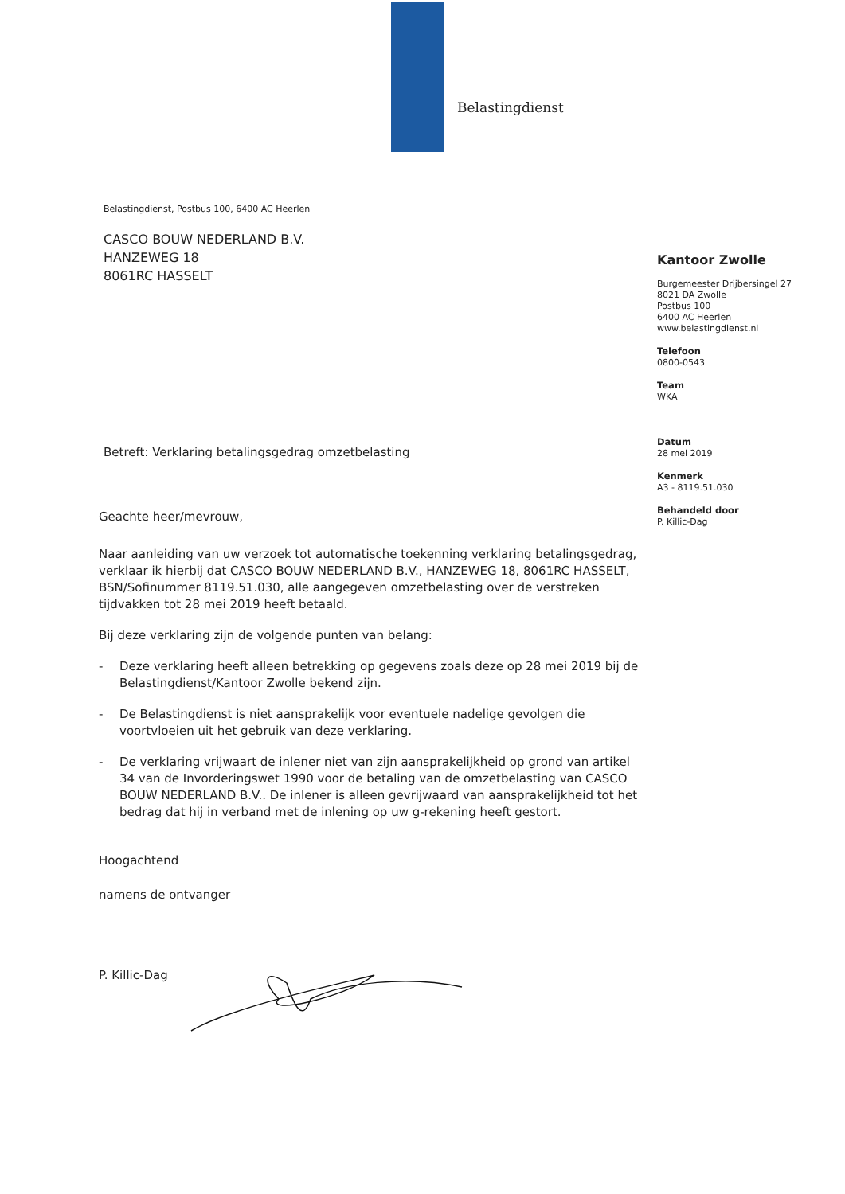Belastingdienst
Belastingdienst, Postbus 100, 6400 AC Heerlen
CASCO BOUW NEDERLAND B.V.
HANZEWEG 18
8061RC HASSELT
Betreft: Verklaring betalingsgedrag omzetbelasting
Geachte heer/mevrouw,
Naar aanleiding van uw verzoek tot automatische toekenning verklaring betalingsgedrag, verklaar ik hierbij dat CASCO BOUW NEDERLAND B.V., HANZEWEG 18, 8061RC HASSELT, BSN/Sofinummer 8119.51.030, alle aangegeven omzetbelasting over de verstreken tijdvakken tot 28 mei 2019 heeft betaald.
Bij deze verklaring zijn de volgende punten van belang:
- Deze verklaring heeft alleen betrekking op gegevens zoals deze op 28 mei 2019 bij de Belastingdienst/Kantoor Zwolle bekend zijn.
- De Belastingdienst is niet aansprakelijk voor eventuele nadelige gevolgen die voortvloeien uit het gebruik van deze verklaring.
- De verklaring vrijwaart de inlener niet van zijn aansprakelijkheid op grond van artikel 34 van de Invorderingswet 1990 voor de betaling van de omzetbelasting van CASCO BOUW NEDERLAND B.V.. De inlener is alleen gevrijwaard van aansprakelijkheid tot het bedrag dat hij in verband met de inlening op uw g-rekening heeft gestort.
Hoogachtend
namens de ontvanger
P. Killic-Dag
Kantoor Zwolle
Burgemeester Drijbersingel 27
8021 DA Zwolle
Postbus 100
6400 AC Heerlen
www.belastingdienst.nl
Telefoon
0800-0543
Team
WKA
Datum
28 mei 2019
Kenmerk
A3 - 8119.51.030
Behandeld door
P. Killic-Dag